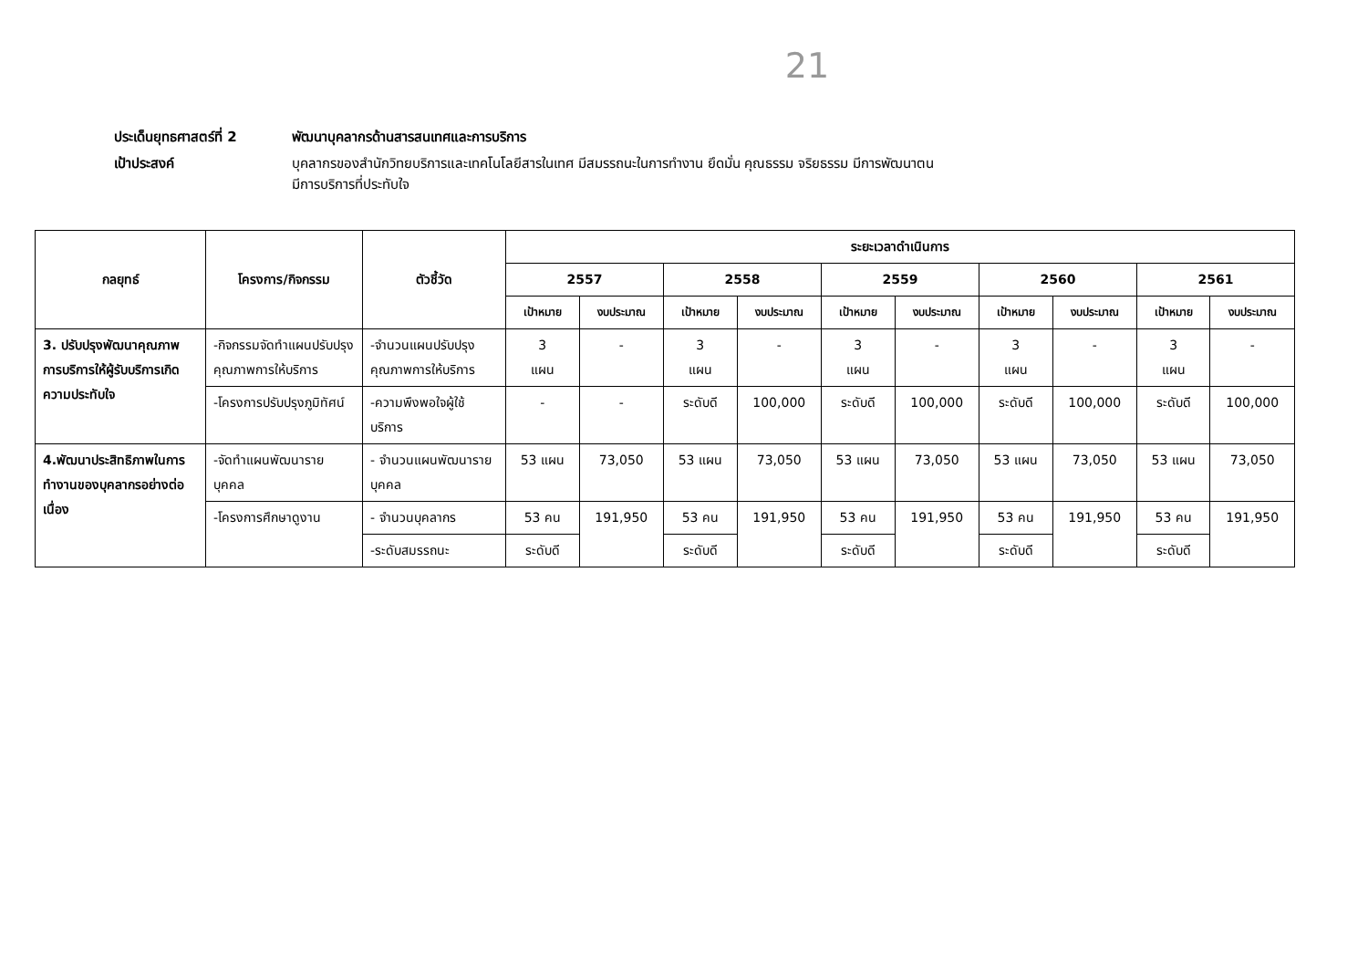21
ประเด็นยุทธศาสตร์ที่ 2 พัฒนาบุคลากรด้านสารสนเทศและการบริการ
เป้าประสงค์ บุคลากรของสำนักวิทยบริการและเทคโนโลยีสารในเทศ มีสมรรถนะในการทำงาน ยึดมั่น คุณธรรม จริยธรรม มีการพัฒนาตน
มีการบริการที่ประทับใจ
| กลยุทธ์ | โครงการ/กิจกรรม | ตัวชี้วัด | ระยะเวลาดำเนินการ | | | | | | | | | |
| --- | --- | --- | --- | --- | --- | --- | --- | --- | --- | --- | --- | --- |
| | | | 2557 | | 2558 | | 2559 | | 2560 | | 2561 | |
| | | | เป้าหมาย | งบประมาณ | เป้าหมาย | งบประมาณ | เป้าหมาย | งบประมาณ | เป้าหมาย | งบประมาณ | เป้าหมาย | งบประมาณ |
| 3. ปรับปรุงพัฒนาคุณภาพการบริการให้ผู้รับบริการเกิดความประทับใจ | -กิจกรรมจัดทำแผนปรับปรุงคุณภาพการให้บริการ | -จำนวนแผนปรับปรุงคุณภาพการให้บริการ | 3 แผน | - | 3 แผน | - | 3 แผน | - | 3 แผน | - | 3 แผน | - |
| | -โครงการปรับปรุงภูมิทัศน์ | -ความพึงพอใจผู้ใช้บริการ | - | - | ระดับดี | 100,000 | ระดับดี | 100,000 | ระดับดี | 100,000 | ระดับดี | 100,000 |
| 4.พัฒนาประสิทธิภาพในการทำงานของบุคลากรอย่างต่อเนื่อง | -จัดทำแผนพัฒนารายบุคคล | - จำนวนแผนพัฒนารายบุคคล | 53 แผน | 73,050 | 53 แผน | 73,050 | 53 แผน | 73,050 | 53 แผน | 73,050 | 53 แผน | 73,050 |
| | -โครงการศึกษาดูงาน | - จำนวนบุคลากร | 53 คน | 191,950 | 53 คน | 191,950 | 53 คน | 191,950 | 53 คน | 191,950 | 53 คน | 191,950 |
| | | -ระดับสมรรถนะ | ระดับดี | | ระดับดี | | ระดับดี | | ระดับดี | | ระดับดี | |